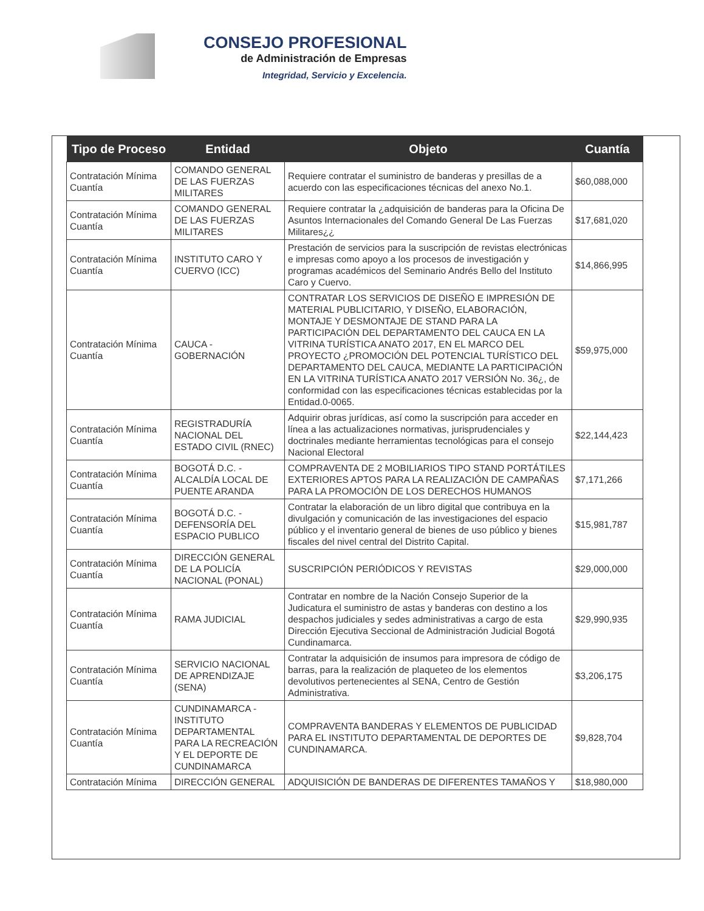CONSEJO PROFESIONAL
de Administración de Empresas
Integridad, Servicio y Excelencia.
| Tipo de Proceso | Entidad | Objeto | Cuantía |
| --- | --- | --- | --- |
| Contratación Mínima Cuantía | COMANDO GENERAL DE LAS FUERZAS MILITARES | Requiere contratar el suministro de banderas y presillas de a acuerdo con las especificaciones técnicas del anexo No.1. | $60,088,000 |
| Contratación Mínima Cuantía | COMANDO GENERAL DE LAS FUERZAS MILITARES | Requiere contratar la ¿adquisición de banderas para la Oficina De Asuntos Internacionales del Comando General De Las Fuerzas Militares¿¿ | $17,681,020 |
| Contratación Mínima Cuantía | INSTITUTO CARO Y CUERVO (ICC) | Prestación de servicios para la suscripción de revistas electrónicas e impresas como apoyo a los procesos de investigación y programas académicos del Seminario Andrés Bello del Instituto Caro y Cuervo. | $14,866,995 |
| Contratación Mínima Cuantía | CAUCA - GOBERNACIÓN | CONTRATAR LOS SERVICIOS DE DISEÑO E IMPRESIÓN DE MATERIAL PUBLICITARIO, Y DISEÑO, ELABORACIÓN, MONTAJE Y DESMONTAJE DE STAND PARA LA PARTICIPACIÓN DEL DEPARTAMENTO DEL CAUCA EN LA VITRINA TURÍSTICA ANATO 2017, EN EL MARCO DEL PROYECTO ¿PROMOCIÓN DEL POTENCIAL TURÍSTICO DEL DEPARTAMENTO DEL CAUCA, MEDIANTE LA PARTICIPACIÓN EN LA VITRINA TURÍSTICA ANATO 2017 VERSIÓN No. 36¿, de conformidad con las especificaciones técnicas establecidas por la Entidad.0-0065. | $59,975,000 |
| Contratación Mínima Cuantía | REGISTRADURÍA NACIONAL DEL ESTADO CIVIL (RNEC) | Adquirir obras jurídicas, así como la suscripción para acceder en línea a las actualizaciones normativas, jurisprudenciales y doctrinales mediante herramientas tecnológicas para el consejo Nacional Electoral | $22,144,423 |
| Contratación Mínima Cuantía | BOGOTÁ D.C. - ALCALDÍA LOCAL DE PUENTE ARANDA | COMPRAVENTA DE 2 MOBILIARIOS TIPO STAND PORTÁTILES EXTERIORES APTOS PARA LA REALIZACIÓN DE CAMPAÑAS PARA LA PROMOCIÓN DE LOS DERECHOS HUMANOS | $7,171,266 |
| Contratación Mínima Cuantía | BOGOTÁ D.C. - DEFENSORÍA DEL ESPACIO PUBLICO | Contratar la elaboración de un libro digital que contribuya en la divulgación y comunicación de las investigaciones del espacio público y el inventario general de bienes de uso público y bienes fiscales del nivel central del Distrito Capital. | $15,981,787 |
| Contratación Mínima Cuantía | DIRECCIÓN GENERAL DE LA POLICÍA NACIONAL (PONAL) | SUSCRIPCIÓN PERIÓDICOS Y REVISTAS | $29,000,000 |
| Contratación Mínima Cuantía | RAMA JUDICIAL | Contratar en nombre de la Nación Consejo Superior de la Judicatura el suministro de astas y banderas con destino a los despachos judiciales y sedes administrativas a cargo de esta Dirección Ejecutiva Seccional de Administración Judicial Bogotá Cundinamarca. | $29,990,935 |
| Contratación Mínima Cuantía | SERVICIO NACIONAL DE APRENDIZAJE (SENA) | Contratar la adquisición de insumos para impresora de código de barras, para la realización de plaqueteo de los elementos devolutivos pertenecientes al SENA, Centro de Gestión Administrativa. | $3,206,175 |
| Contratación Mínima Cuantía | CUNDINAMARCA - INSTITUTO DEPARTAMENTAL PARA LA RECREACIÓN Y EL DEPORTE DE CUNDINAMARCA | COMPRAVENTA BANDERAS Y ELEMENTOS DE PUBLICIDAD PARA EL INSTITUTO DEPARTAMENTAL DE DEPORTES DE CUNDINAMARCA. | $9,828,704 |
| Contratación Mínima | DIRECCIÓN GENERAL | ADQUISICIÓN DE BANDERAS DE DIFERENTES TAMAÑOS Y | $18,980,000 |